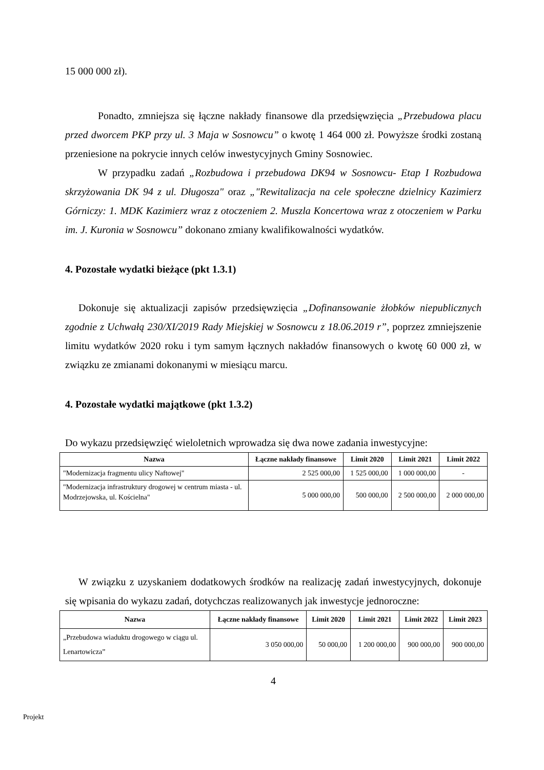15 000 000 zł).
Ponadto, zmniejsza się łączne nakłady finansowe dla przedsięwzięcia „Przebudowa placu przed dworcem PKP przy ul. 3 Maja w Sosnowcu” o kwotę 1 464 000 zł. Powyższe środki zostaną przeniesione na pokrycie innych celów inwestycyjnych Gminy Sosnowiec.
W przypadku zadań „Rozbudowa i przebudowa DK94 w Sosnowcu- Etap I Rozbudowa skrzyżowania DK 94 z ul. Długosza" oraz „"Rewitalizacja na cele społeczne dzielnicy Kazimierz Górniczy: 1. MDK Kazimierz wraz z otoczeniem 2. Muszla Koncertowa wraz z otoczeniem w Parku im. J. Kuronia w Sosnowcu” dokonano zmiany kwalifikowalności wydatków.
4. Pozostałe wydatki bieżące (pkt 1.3.1)
Dokonuje się aktualizacji zapisów przedsięwzięcia „Dofinansowanie żłobków niepublicznych zgodnie z Uchwałą 230/XI/2019 Rady Miejskiej w Sosnowcu z 18.06.2019 r”, poprzez zmniejszenie limitu wydatków 2020 roku i tym samym łącznych nakładów finansowych o kwotę 60 000 zł, w związku ze zmianami dokonanymi w miesiącu marcu.
4. Pozostałe wydatki majątkowe (pkt 1.3.2)
Do wykazu przedsięwzięć wieloletnich wprowadza się dwa nowe zadania inwestycyjne:
| Nazwa | Łączne nakłady finansowe | Limit 2020 | Limit 2021 | Limit 2022 |
| --- | --- | --- | --- | --- |
| "Modernizacja fragmentu ulicy Naftowej" | 2 525 000,00 | 1 525 000,00 | 1 000 000,00 | - |
| "Modernizacja infrastruktury drogowej w centrum miasta - ul. Modrzejowska, ul. Kościelna" | 5 000 000,00 | 500 000,00 | 2 500 000,00 | 2 000 000,00 |
W związku z uzyskaniem dodatkowych środków na realizację zadań inwestycyjnych, dokonuje się wpisania do wykazu zadań, dotychczas realizowanych jak inwestycje jednoroczne:
| Nazwa | Łączne nakłady finansowe | Limit 2020 | Limit 2021 | Limit 2022 | Limit 2023 |
| --- | --- | --- | --- | --- | --- |
| „Przebudowa wiaduktu drogowego w ciągu ul. Lenartowicza” | 3 050 000,00 | 50 000,00 | 1 200 000,00 | 900 000,00 | 900 000,00 |
4
Projekt